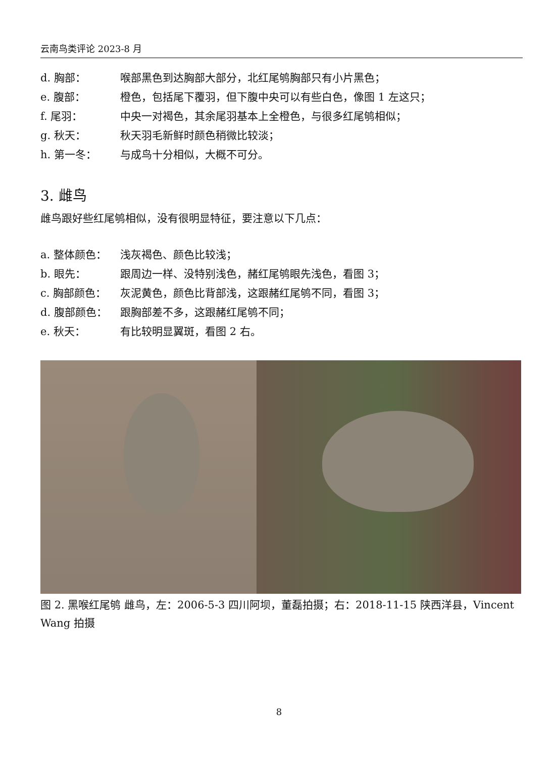云南鸟类评论 2023-8 月
d. 胸部： 喉部黑色到达胸部大部分，北红尾鸲胸部只有小片黑色；
e. 腹部： 橙色，包括尾下覆羽，但下腹中央可以有些白色，像图 1 左这只；
f. 尾羽： 中央一对褐色，其余尾羽基本上全橙色，与很多红尾鸲相似；
g. 秋天： 秋天羽毛新鲜时颜色稍微比较淡；
h. 第一冬： 与成鸟十分相似，大概不可分。
3. 雌鸟
雌鸟跟好些红尾鸲相似，没有很明显特征，要注意以下几点：
a. 整体颜色： 浅灰褐色、颜色比较浅；
b. 眼先： 跟周边一样、没特别浅色，赭红尾鸲眼先浅色，看图 3；
c. 胸部颜色： 灰泥黄色，颜色比背部浅，这跟赭红尾鸲不同，看图 3；
d. 腹部颜色： 跟胸部差不多，这跟赭红尾鸲不同；
e. 秋天： 有比较明显翼斑，看图 2 右。
图 2. 黑喉红尾鸲 雌鸟，左：2006-5-3 四川阿坝，董磊拍摄；右：2018-11-15 陕西洋县，Vincent Wang 拍摄
8